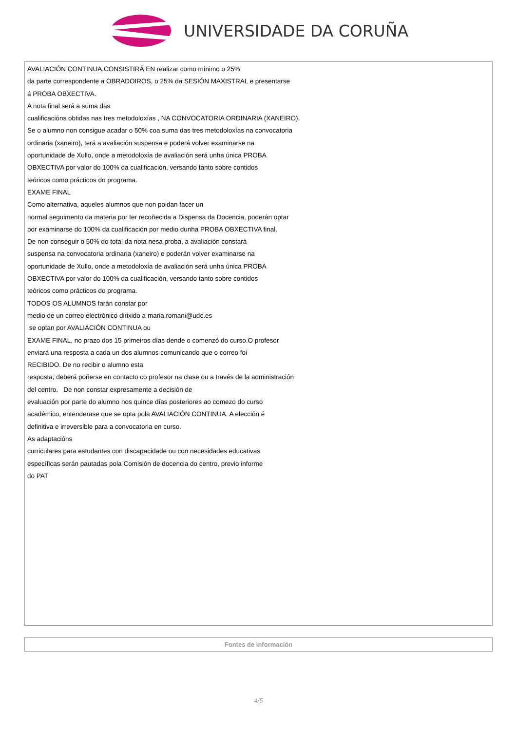UNIVERSIDADE DA CORUÑA
AVALIACIÓN CONTINUA.CONSISTIRÁ EN realizar como mínimo o 25%
da parte correspondente a OBRADOIROS, o 25% da SESIÓN MAXISTRAL e presentarse
á PROBA OBXECTIVA.
A nota final será a suma das
cualificacións obtidas nas tres metodoloxías , NA CONVOCATORIA ORDINARIA (XANEIRO).
Se o alumno non consigue acadar o 50% coa suma das tres metodoloxías na convocatoria
ordinaria (xaneiro), terá a avaliación suspensa e poderá volver examinarse na
oportunidade de Xullo, onde a metodoloxía de avaliación será unha única PROBA
OBXECTIVA por valor do 100% da cualificación, versando tanto sobre contidos
teóricos como prácticos do programa.
EXAME FINAL
Como alternativa, aqueles alumnos que non poidan facer un
normal seguimento da materia por ter recoñecida a Dispensa da Docencia, poderán optar
por examinarse do 100% da cualificación por medio dunha PROBA OBXECTIVA final.
De non conseguir o 50% do total da nota nesa proba, a avaliación constará
suspensa na convocatoria ordinaria (xaneiro) e poderán volver examinarse na
oportunidade de Xullo, onde a metodoloxía de avaliación será unha única PROBA
OBXECTIVA por valor do 100% da cualificación, versando tanto sobre contidos
teóricos como prácticos do programa.
TODOS OS ALUMNOS farán constar por
medio de un correo electrónico dirixido a maria.romani@udc.es
se optan por AVALIACIÓN CONTINUA ou
EXAME FINAL, no prazo dos 15 primeiros días dende o comenzó do curso.O profesor
enviará una resposta a cada un dos alumnos comunicando que o correo foi
RECIBIDO. De no recibir o alumno esta
resposta, deberá poñerse en contacto co profesor na clase ou a través de la administración
del centro. De non constar expresamente a decisión de
evaluación por parte do alumno nos quince días posteriores ao comezo do curso
académico, entenderase que se opta pola AVALIACIÓN CONTINUA. A elección é
definitiva e irreversible para a convocatoria en curso.
As adaptacións
curriculares para estudantes con discapacidade ou con necesidades educativas
específicas serán pautadas pola Comisión de docencia do centro, previo informe
do PAT
Fontes de información
4/5